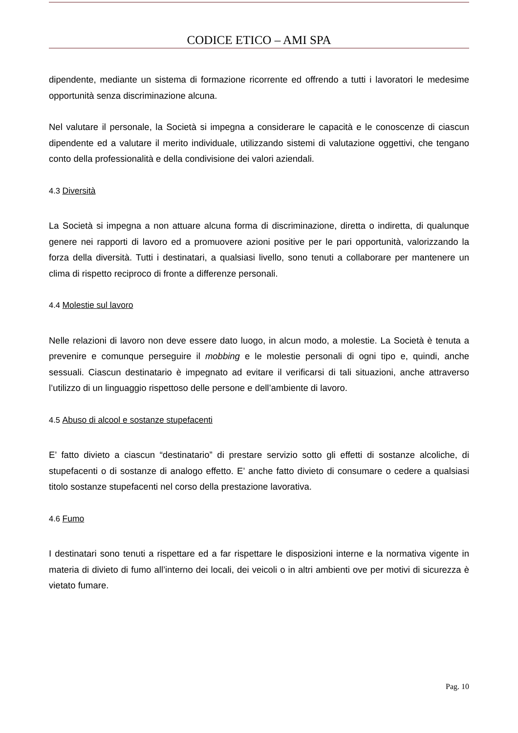CODICE ETICO – AMI SPA
dipendente, mediante un sistema di formazione ricorrente ed offrendo a tutti i lavoratori le medesime opportunità senza discriminazione alcuna.
Nel valutare il personale, la Società si impegna a considerare le capacità e le conoscenze di ciascun dipendente ed a valutare il merito individuale, utilizzando sistemi di valutazione oggettivi, che tengano conto della professionalità e della condivisione dei valori aziendali.
4.3 Diversità
La Società si impegna a non attuare alcuna forma di discriminazione, diretta o indiretta, di qualunque genere nei rapporti di lavoro ed a promuovere azioni positive per le pari opportunità, valorizzando la forza della diversità. Tutti i destinatari, a qualsiasi livello, sono tenuti a collaborare per mantenere un clima di rispetto reciproco di fronte a differenze personali.
4.4 Molestie sul lavoro
Nelle relazioni di lavoro non deve essere dato luogo, in alcun modo, a molestie. La Società è tenuta a prevenire e comunque perseguire il mobbing e le molestie personali di ogni tipo e, quindi, anche sessuali. Ciascun destinatario è impegnato ad evitare il verificarsi di tali situazioni, anche attraverso l’utilizzo di un linguaggio rispettoso delle persone e dell’ambiente di lavoro.
4.5 Abuso di alcool e sostanze stupefacenti
E’ fatto divieto a ciascun “destinatario” di prestare servizio sotto gli effetti di sostanze alcoliche, di stupefacenti o di sostanze di analogo effetto. E’ anche fatto divieto di consumare o cedere a qualsiasi titolo sostanze stupefacenti nel corso della prestazione lavorativa.
4.6 Fumo
I destinatari sono tenuti a rispettare ed a far rispettare le disposizioni interne e la normativa vigente in materia di divieto di fumo all’interno dei locali, dei veicoli o in altri ambienti ove per motivi di sicurezza è vietato fumare.
Pag. 10